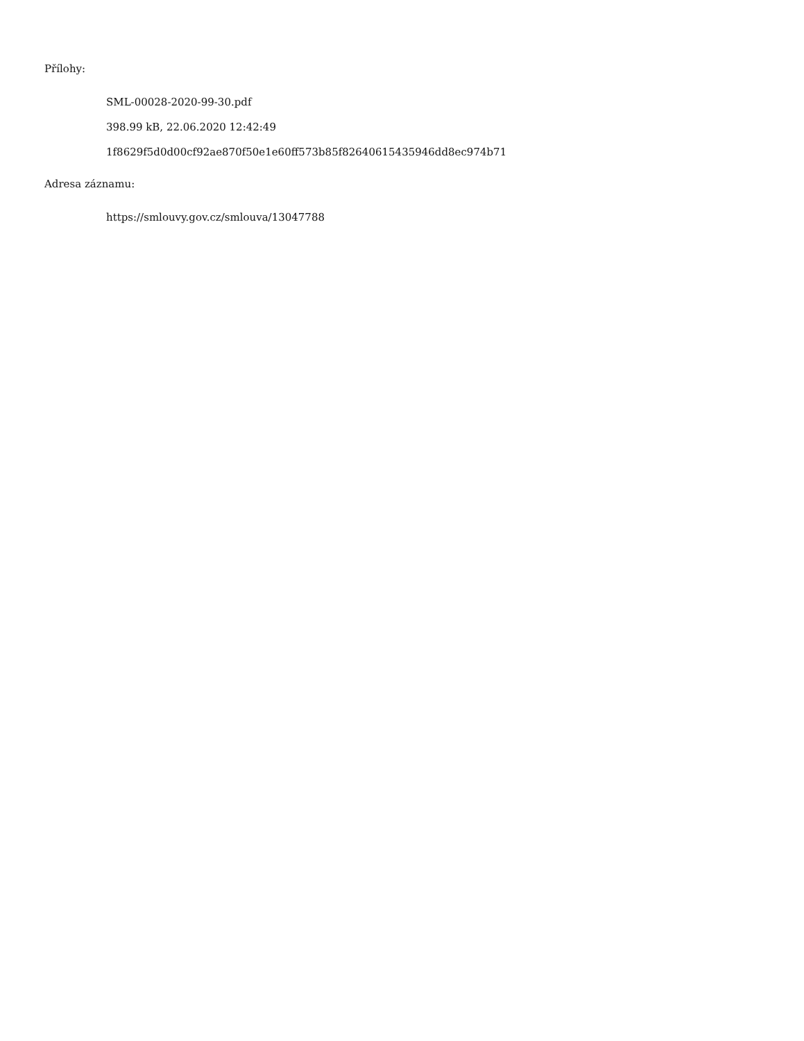Přílohy:
SML-00028-2020-99-30.pdf
398.99 kB, 22.06.2020 12:42:49
1f8629f5d0d00cf92ae870f50e1e60ff573b85f82640615435946dd8ec974b71
Adresa záznamu:
https://smlouvy.gov.cz/smlouva/13047788